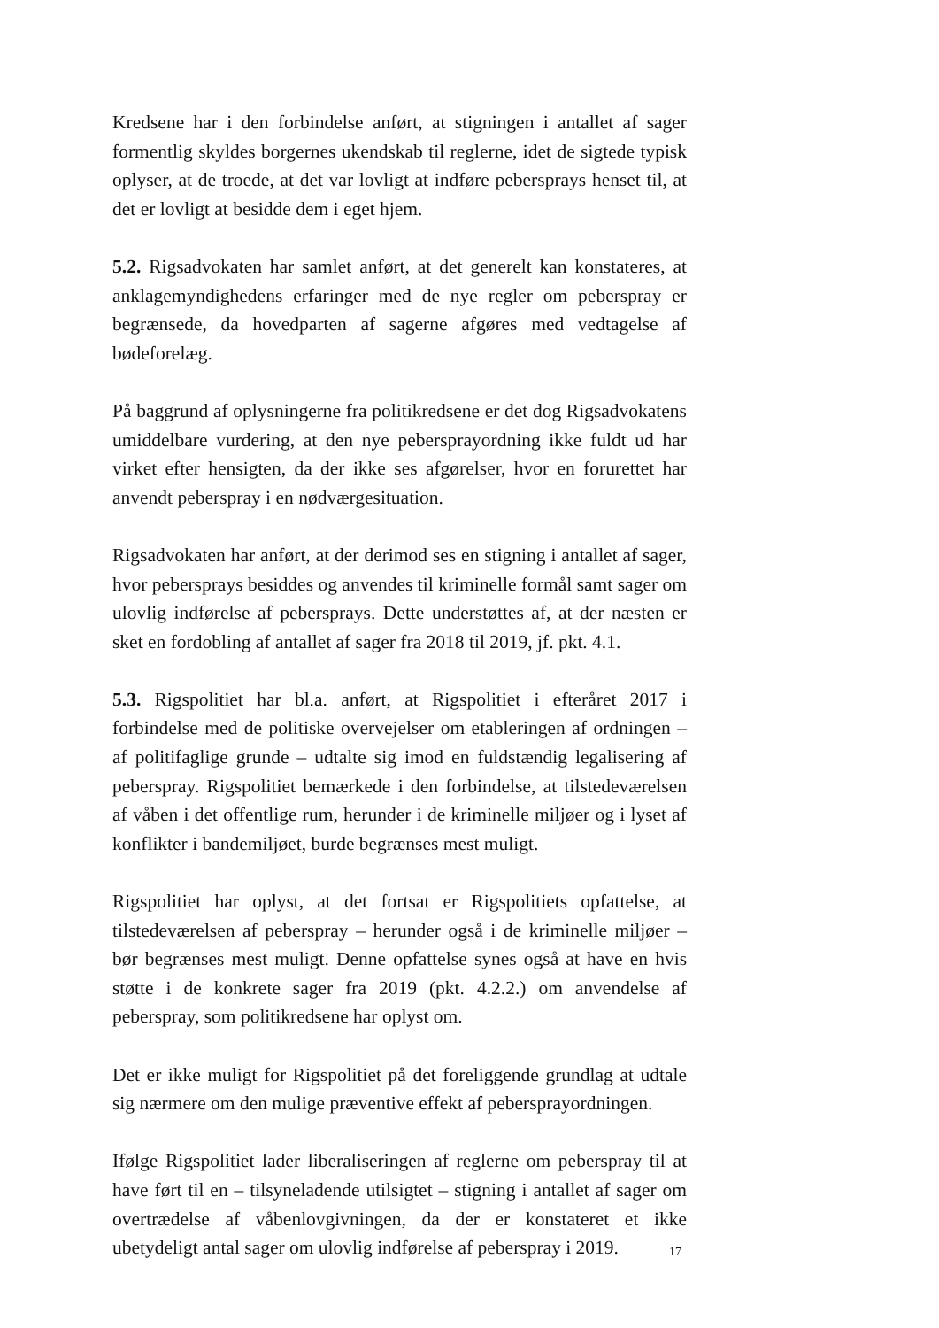Kredsene har i den forbindelse anført, at stigningen i antallet af sager formentlig skyldes borgernes ukendskab til reglerne, idet de sigtede typisk oplyser, at de troede, at det var lovligt at indføre pebersprays henset til, at det er lovligt at besidde dem i eget hjem.
5.2. Rigsadvokaten har samlet anført, at det generelt kan konstateres, at anklagemyndighedens erfaringer med de nye regler om peberspray er begrænsede, da hovedparten af sagerne afgøres med vedtagelse af bødeforelæg.
På baggrund af oplysningerne fra politikredsene er det dog Rigsadvokatens umiddelbare vurdering, at den nye pebersprayordning ikke fuldt ud har virket efter hensigten, da der ikke ses afgørelser, hvor en forurettet har anvendt peberspray i en nødværgesituation.
Rigsadvokaten har anført, at der derimod ses en stigning i antallet af sager, hvor pebersprays besiddes og anvendes til kriminelle formål samt sager om ulovlig indførelse af pebersprays. Dette understøttes af, at der næsten er sket en fordobling af antallet af sager fra 2018 til 2019, jf. pkt. 4.1.
5.3. Rigspolitiet har bl.a. anført, at Rigspolitiet i efteråret 2017 i forbindelse med de politiske overvejelser om etableringen af ordningen – af politifaglige grunde – udtalte sig imod en fuldstændig legalisering af peberspray. Rigspolitiet bemærkede i den forbindelse, at tilstedeværelsen af våben i det offentlige rum, herunder i de kriminelle miljøer og i lyset af konflikter i bandemiljøet, burde begrænses mest muligt.
Rigspolitiet har oplyst, at det fortsat er Rigspolitiets opfattelse, at tilstedeværelsen af peberspray – herunder også i de kriminelle miljøer – bør begrænses mest muligt. Denne opfattelse synes også at have en hvis støtte i de konkrete sager fra 2019 (pkt. 4.2.2.) om anvendelse af peberspray, som politikredsene har oplyst om.
Det er ikke muligt for Rigspolitiet på det foreliggende grundlag at udtale sig nærmere om den mulige præventive effekt af pebersprayordningen.
Ifølge Rigspolitiet lader liberaliseringen af reglerne om peberspray til at have ført til en – tilsyneladende utilsigtet – stigning i antallet af sager om overtrædelse af våbenlovgivningen, da der er konstateret et ikke ubetydeligt antal sager om ulovlig indførelse af peberspray i 2019.
17